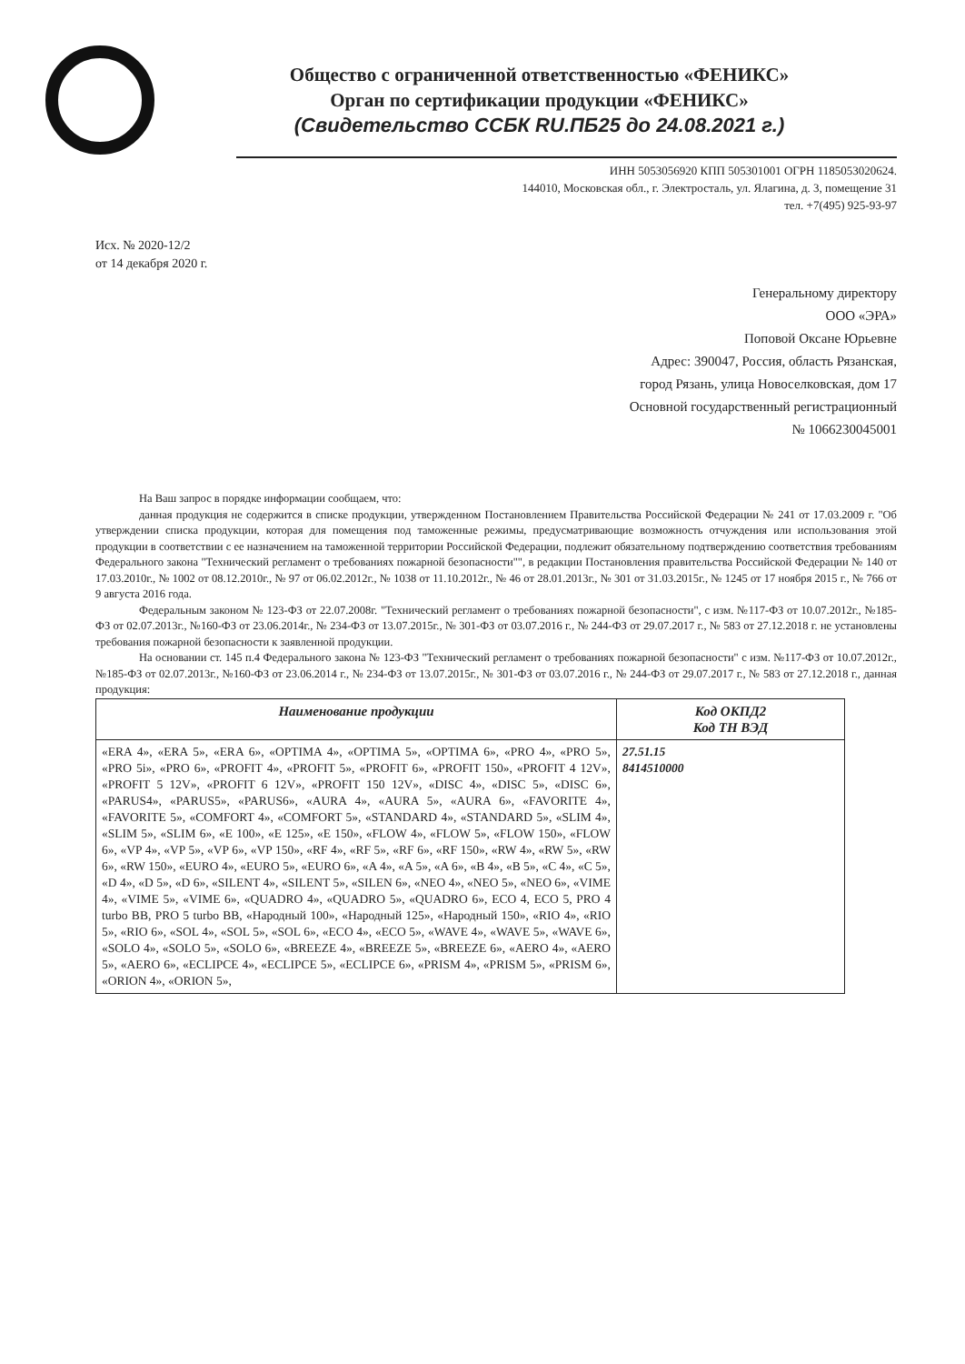Общество с ограниченной ответственностью «ФЕНИКС»
Орган по сертификации продукции «ФЕНИКС»
(Свидетельство ССБК RU.ПБ25 до 24.08.2021 г.)
ИНН 5053056920 КПП 505301001 ОГРН 1185053020624.
144010, Московская обл., г. Электросталь, ул. Ялагина, д. 3, помещение 31
тел. +7(495) 925-93-97
Исх. № 2020-12/2
от 14 декабря 2020 г.
Генеральному директору
ООО «ЭРА»
Поповой Оксане Юрьевне
Адрес: 390047, Россия, область Рязанская,
город Рязань, улица Новоселковская, дом 17
Основной государственный регистрационный
№ 1066230045001
На Ваш запрос в порядке информации сообщаем, что:
данная продукция не содержится в списке продукции, утвержденном Постановлением Правительства Российской Федерации № 241 от 17.03.2009 г. "Об утверждении списка продукции, которая для помещения под таможенные режимы, предусматривающие возможность отчуждения или использования этой продукции в соответствии с ее назначением на таможенной территории Российской Федерации, подлежит обязательному подтверждению соответствия требованиям Федерального закона "Технический регламент о требованиях пожарной безопасности"", в редакции Постановления правительства Российской Федерации № 140 от 17.03.2010г., № 1002 от 08.12.2010г., № 97 от 06.02.2012г., № 1038 от 11.10.2012г., № 46 от 28.01.2013г., № 301 от 31.03.2015г., № 1245 от 17 ноября 2015 г., № 766 от 9 августа 2016 года.
Федеральным законом № 123-ФЗ от 22.07.2008г. "Технический регламент о требованиях пожарной безопасности", с изм. №117-ФЗ от 10.07.2012г., №185-ФЗ от 02.07.2013г., №160-ФЗ от 23.06.2014г., № 234-ФЗ от 13.07.2015г., № 301-ФЗ от 03.07.2016 г., № 244-ФЗ от 29.07.2017 г., № 583 от 27.12.2018 г. не установлены требования пожарной безопасности к заявленной продукции.
На основании ст. 145 п.4 Федерального закона № 123-ФЗ "Технический регламент о требованиях пожарной безопасности" с изм. №117-ФЗ от 10.07.2012г., №185-ФЗ от 02.07.2013г., №160-ФЗ от 23.06.2014 г., № 234-ФЗ от 13.07.2015г., № 301-ФЗ от 03.07.2016 г., № 244-ФЗ от 29.07.2017 г., № 583 от 27.12.2018 г., данная продукция:
| Наименование продукции | Код ОКПД2 Код ТН ВЭД |
| --- | --- |
| «ERA 4», «ERA 5», «ERA 6», «OPTIMA 4», «OPTIMA 5», «OPTIMA 6», «PRO 4», «PRO 5», «PRO 5i», «PRO 6», «PROFIT 4», «PROFIT 5», «PROFIT 6», «PROFIT 150», «PROFIT 4 12V», «PROFIT 5 12V», «PROFIT 6 12V», «PROFIT 150 12V», «DISC 4», «DISC 5», «DISC 6», «PARUS4», «PARUS5», «PARUS6», «AURA 4», «AURA 5», «AURA 6», «FAVORITE 4», «FAVORITE 5», «COMFORT 4», «COMFORT 5», «STANDARD 4», «STANDARD 5», «SLIM 4», «SLIM 5», «SLIM 6», «E 100», «E 125», «E 150», «FLOW 4», «FLOW 5», «FLOW 150», «FLOW 6», «VP 4», «VP 5», «VP 6», «VP 150», «RF 4», «RF 5», «RF 6», «RF 150», «RW 4», «RW 5», «RW 6», «RW 150», «EURO 4», «EURO 5», «EURO 6», «A 4», «A 5», «A 6», «B 4», «B 5», «C 4», «C 5», «D 4», «D 5», «D 6», «SILENT 4», «SILENT 5», «SILEN 6», «NEO 4», «NEO 5», «NEO 6», «VIME 4», «VIME 5», «VIME 6», «QUADRO 4», «QUADRO 5», «QUADRO 6», ECO 4, ECO 5, PRO 4 turbo BB, PRO 5 turbo BB, «Народный 100», «Народный 125», «Народный 150», «RIO 4», «RIO 5», «RIO 6», «SOL 4», «SOL 5», «SOL 6», «ECO 4», «ECO 5», «WAVE 4», «WAVE 5», «WAVE 6», «SOLO 4», «SOLO 5», «SOLO 6», «BREEZE 4», «BREEZE 5», «BREEZE 6», «AERO 4», «AERO 5», «AERO 6», «ECLIPCE 4», «ECLIPCE 5», «ECLIPCE 6», «PRISM 4», «PRISM 5», «PRISM 6», «ORION 4», «ORION 5», | 27.51.15 8414510000 |